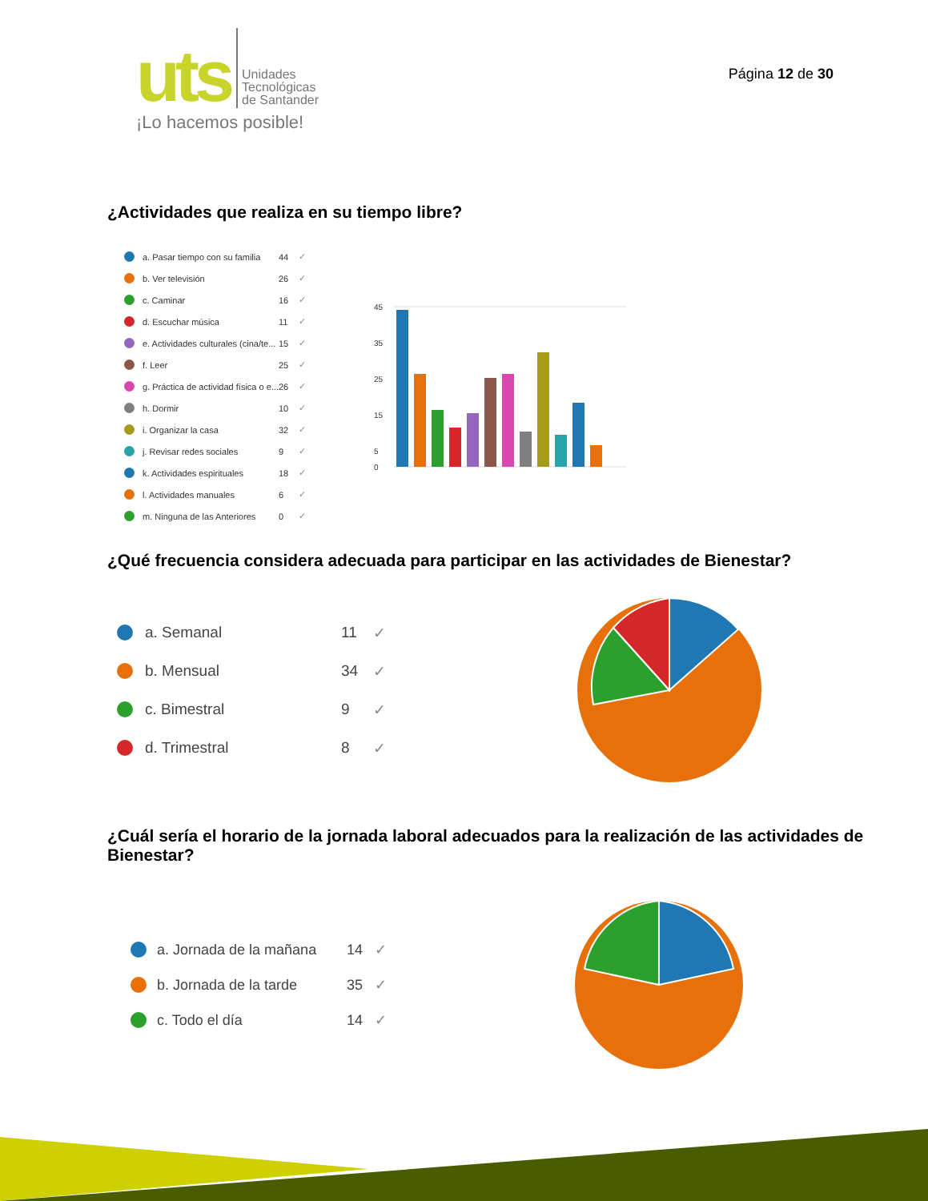uts
Unidades
Tecnológicas
de Santander
¡Lo hacemos posible!
Página 12 de 30
¿Actividades que realiza en su tiempo libre?
a. Pasar tiempo con su familia 44 ✓
b. Ver televisión 26 ✓
c. Caminar 16 ✓
d. Escuchar música 11 ✓
e. Actividades culturales (cina/te... 15 ✓
f. Leer 25 ✓
g. Práctica de actividad física o e... 26 ✓
h. Dormir 10 ✓
i. Organizar la casa 32 ✓
j. Revisar redes sociales 9 ✓
k. Actividades espirituales 18 ✓
l. Actividades manuales 6 ✓
m. Ninguna de las Anteriores 0 ✓
45
35
25
15
5
0
¿Qué frecuencia considera adecuada para participar en las actividades de Bienestar?
a. Semanal 11 ✓
b. Mensual 34 ✓
c. Bimestral 9 ✓
d. Trimestral 8 ✓
¿Cuál sería el horario de la jornada laboral adecuados para la realización de las actividades de Bienestar?
a. Jornada de la mañana 14 ✓
b. Jornada de la tarde 35 ✓
c. Todo el día 14 ✓